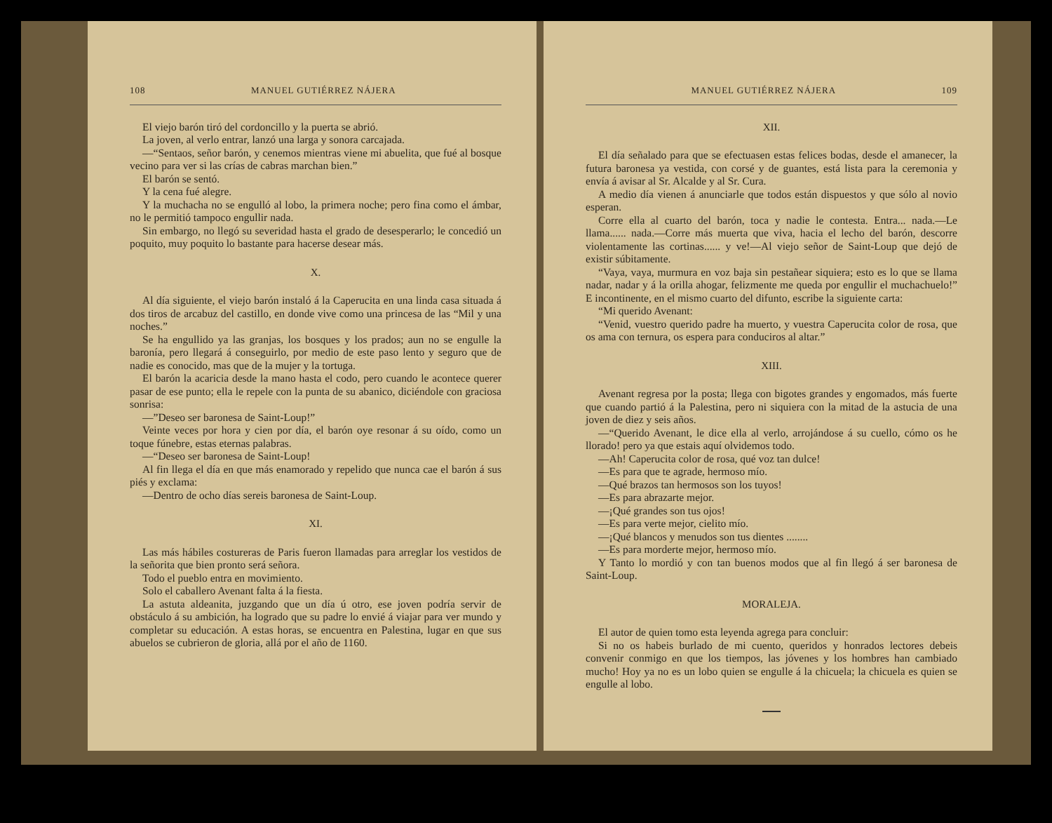108 MANUEL GUTIÉRREZ NÁJERA
El viejo barón tiró del cordoncillo y la puerta se abrió.
La joven, al verlo entrar, lanzó una larga y sonora carcajada.
—“Sentaos, señor barón, y cenemos mientras viene mi abuelita, que fué al bosque vecino para ver si las crías de cabras marchan bien.”
El barón se sentó.
Y la cena fué alegre.
Y la muchacha no se engulló al lobo, la primera noche; pero fina como el ámbar, no le permitió tampoco engullir nada.
Sin embargo, no llegó su severidad hasta el grado de desesperarlo; le concedió un poquito, muy poquito lo bastante para hacerse desear más.
X.
Al día siguiente, el viejo barón instaló á la Caperucita en una linda casa situada á dos tiros de arcabuz del castillo, en donde vive como una princesa de las “Mil y una noches.”
Se ha engullido ya las granjas, los bosques y los prados; aun no se engulle la baronía, pero llegará á conseguirlo, por medio de este paso lento y seguro que de nadie es conocido, mas que de la mujer y la tortuga.
El barón la acaricia desde la mano hasta el codo, pero cuando le acontece querer pasar de ese punto; ella le repele con la punta de su abanico, diciéndole con graciosa sonrisa:
—”Deseo ser baronesa de Saint-Loup!”
Veinte veces por hora y cien por día, el barón oye resonar á su oído, como un toque fúnebre, estas eternas palabras.
—“Deseo ser baronesa de Saint-Loup!
Al fin llega el día en que más enamorado y repelido que nunca cae el barón á sus piés y exclama:
—Dentro de ocho días sereis baronesa de Saint-Loup.
XI.
Las más hábiles costureras de Paris fueron llamadas para arreglar los vestidos de la señorita que bien pronto será señora.
Todo el pueblo entra en movimiento.
Solo el caballero Avenant falta á la fiesta.
La astuta aldeanita, juzgando que un día ú otro, ese joven podría servir de obstáculo á su ambición, ha logrado que su padre lo envié á viajar para ver mundo y completar su educación. A estas horas, se encuentra en Palestina, lugar en que sus abuelos se cubrieron de gloria, allá por el año de 1160.
MANUEL GUTIÉRREZ NÁJERA 109
XII.
El día señalado para que se efectuasen estas felices bodas, desde el amanecer, la futura baronesa ya vestida, con corsé y de guantes, está lista para la ceremonia y envía á avisar al Sr. Alcalde y al Sr. Cura.
A medio día vienen á anunciarle que todos están dispuestos y que sólo al novio esperan.
Corre ella al cuarto del barón, toca y nadie le contesta. Entra... nada.—Le llama...... nada.—Corre más muerta que viva, hacia el lecho del barón, descorre violentamente las cortinas...... y ve!—Al viejo señor de Saint-Loup que dejó de existir súbitamente.
“Vaya, vaya, murmura en voz baja sin pestañear siquiera; esto es lo que se llama nadar, nadar y á la orilla ahogar, felizmente me queda por engullir el muchachuelo!” E incontinente, en el mismo cuarto del difunto, escribe la siguiente carta:
“Mi querido Avenant:
“Venid, vuestro querido padre ha muerto, y vuestra Caperucita color de rosa, que os ama con ternura, os espera para conduciros al altar.”
XIII.
Avenant regresa por la posta; llega con bigotes grandes y engomados, más fuerte que cuando partió á la Palestina, pero ni siquiera con la mitad de la astucia de una joven de diez y seis años.
—“Querido Avenant, le dice ella al verlo, arrojándose á su cuello, cómo os he llorado! pero ya que estais aquí olvidemos todo.
—Ah! Caperucita color de rosa, qué voz tan dulce!
—Es para que te agrade, hermoso mío.
—Qué brazos tan hermosos son los tuyos!
—Es para abrazarte mejor.
—¡Qué grandes son tus ojos!
—Es para verte mejor, cielito mío.
—¡Qué blancos y menudos son tus dientes ........
—Es para morderte mejor, hermoso mío.
Y Tanto lo mordió y con tan buenos modos que al fin llegó á ser baronesa de Saint-Loup.
MORALEJA.
El autor de quien tomo esta leyenda agrega para concluir:
Si no os habeis burlado de mi cuento, queridos y honrados lectores debeis convenir conmigo en que los tiempos, las jóvenes y los hombres han cambiado mucho! Hoy ya no es un lobo quien se engulle á la chicuela; la chicuela es quien se engulle al lobo.